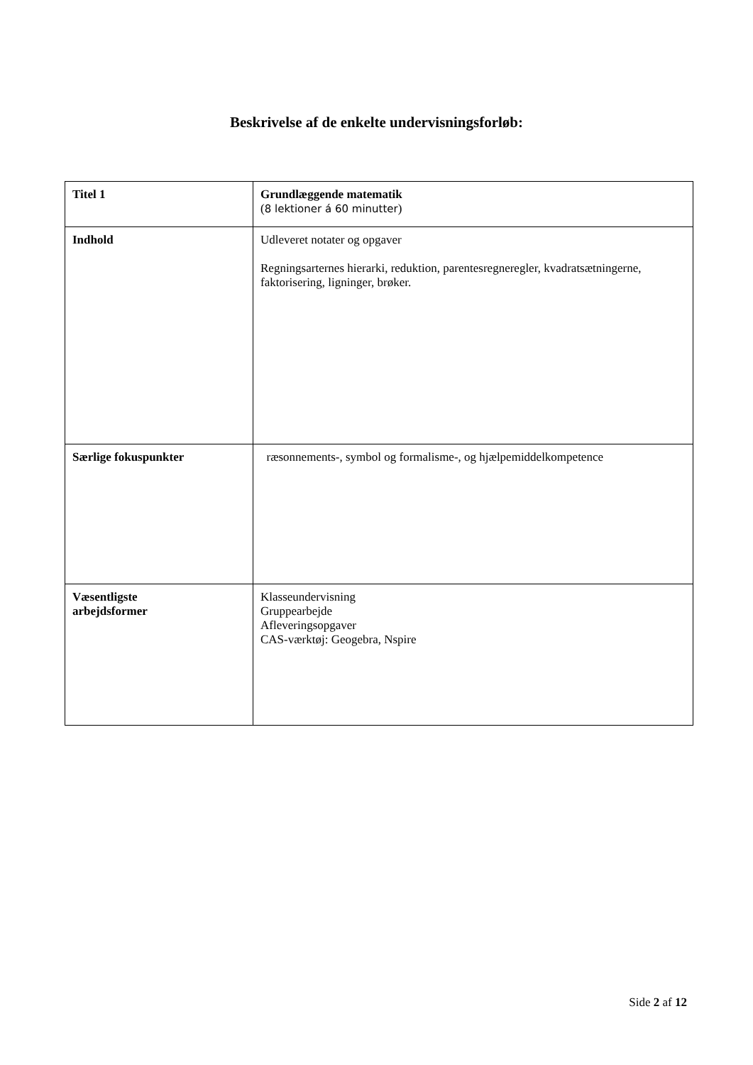Beskrivelse af de enkelte undervisningsforløb:
| Titel 1 | Grundlæggende matematik ( 8 lektioner á 60 minutter ) |
| Indhold | Udleveret notater og opgaver Regningsarternes hierarki, reduktion, parentesregneregler, kvadratsætningerne, faktorisering, ligninger, brøker. |
| Særlige fokuspunkter | ræsonnements-, symbol og formalisme-, og hjælpemiddelkompetence |
| Væsentligste arbejdsformer | Klasseundervisning Gruppearbejde Afleveringsopgaver CAS-værktøj: Geogebra, Nspire |
Side 2 af 12